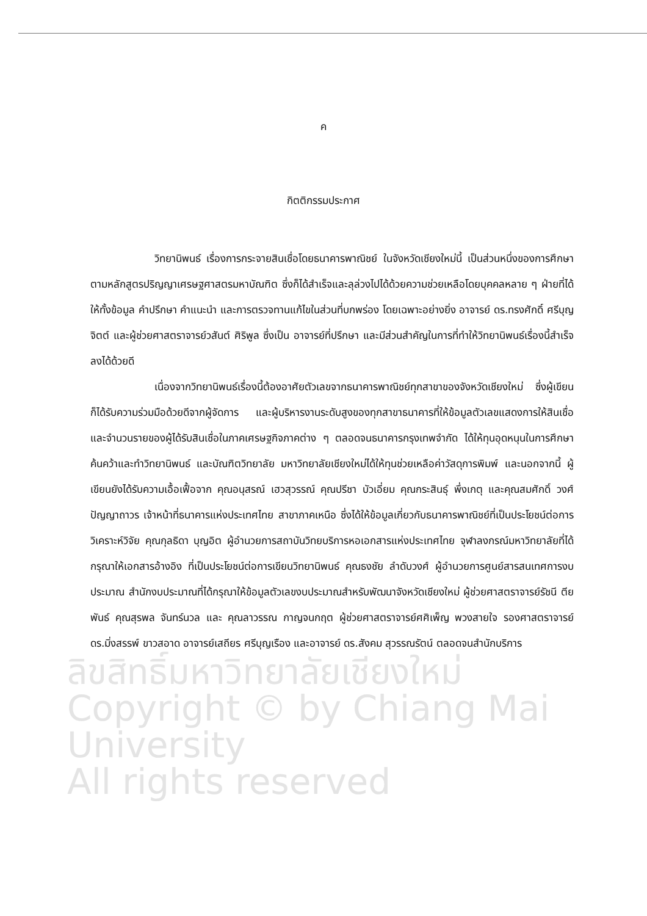ลิขสิทธิ์มหาวิทยาลัยเชียงใหม่
Copyright © by Chiang Mai University
All rights reserved
ค
กิตติกรรมประกาศ
วิทยานิพนธ์ เรื่องการกระจายสินเชื่อโดยธนาคารพาณิชย์ ในจังหวัดเชียงใหม่นี้ เป็นส่วนหนึ่งของการศึกษาตามหลักสูตรปริญญาเศรษฐศาสตรมหาบัณฑิต ซึ่งก็ได้สำเร็จและลุล่วงไปได้ด้วยความช่วยเหลือโดยบุคคลหลาย ๆ ฝ่ายที่ได้ให้ทั้งข้อมูล คำปรึกษา คำแนะนำ และการตรวจทานแก้ไขในส่วนที่บกพร่อง โดยเฉพาะอย่างยิ่ง อาจารย์ ดร.ทรงศักดิ์ ศรีบุญจิตต์ และผู้ช่วยศาสตราจารย์วสันต์ ศิริพูล ซึ่งเป็น อาจารย์ที่ปรึกษา และมีส่วนสำคัญในการที่ทำให้วิทยานิพนธ์เรื่องนี้สำเร็จลงได้ด้วยดี
เนื่องจากวิทยานิพนธ์เรื่องนี้ต้องอาศัยตัวเลขจากธนาคารพาณิชย์ทุกสาขาของจังหวัดเชียงใหม่ ซึ่งผู้เขียนก็ได้รับความร่วมมือด้วยดีจากผู้จัดการ และผู้บริหารงานระดับสูงของทุกสาขาธนาคารที่ให้ข้อมูลตัวเลขแสดงการให้สินเชื่อ และจำนวนรายของผู้ได้รับสินเชื่อในภาคเศรษฐกิจภาคต่าง ๆ ตลอดจนธนาคารกรุงเทพจำกัด ได้ให้ทุนอุดหนุนในการศึกษาค้นคว้าและทำวิทยานิพนธ์ และบัณฑิตวิทยาลัย มหาวิทยาลัยเชียงใหม่ได้ให้ทุนช่วยเหลือค่าวัสดุการพิมพ์ และนอกจากนี้ ผู้เขียนยังได้รับความเอื้อเฟื้อจาก คุณอนุสรณ์ เฮวสุวรรณ์ คุณปรีชา บัวเอี่ยม คุณกระสินธุ์ พึ่งเกตุ และคุณสมศักดิ์ วงศ์ปัญญาถาวร เจ้าหน้าที่ธนาคารแห่งประเทศไทย สาขาภาคเหนือ ซึ่งได้ให้ข้อมูลเกี่ยวกับธนาคารพาณิชย์ที่เป็นประโยชน์ต่อการวิเคราะห์วิจัย คุณกุลธิดา บุญอิต ผู้อำนวยการสถาบันวิทยบริการหอเอกสารแห่งประเทศไทย จุฬาลงกรณ์มหาวิทยาลัยที่ได้กรุณาให้เอกสารอ้างอิง ที่เป็นประโยชน์ต่อการเขียนวิทยานิพนธ์ คุณธงชัย ลำดับวงศ์ ผู้อำนวยการศูนย์สารสนเทศการงบประมาณ สำนักงบประมาณที่ได้กรุณาให้ข้อมูลตัวเลขงบประมาณสำหรับพัฒนาจังหวัดเชียงใหม่ ผู้ช่วยศาสตราจารย์รัชนี ตียพันธ์ คุณสุรพล จันทร์นวล และ คุณลาวรรณ กาญจนกฤต ผู้ช่วยศาสตราจารย์ศศิเพ็ญ พวงสายใจ รองศาสตราจารย์ดร.มิ่งสรรพ์ ขาวสอาด อาจารย์เสถียร ศรีบุญเรือง และอาจารย์ ดร.สังคม สุวรรณรัตน์ ตลอดจนสำนักบริการ